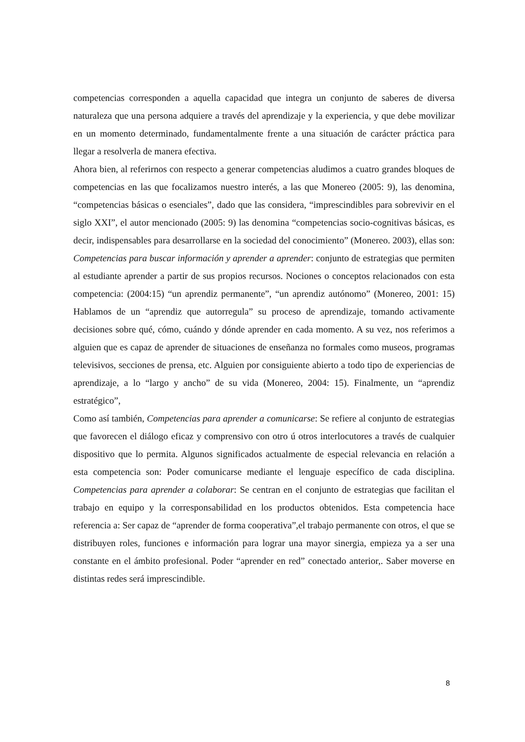competencias corresponden a aquella capacidad que integra un conjunto de saberes de diversa naturaleza que una persona adquiere a través del aprendizaje y la experiencia, y que debe movilizar en un momento determinado, fundamentalmente frente a una situación de carácter práctica para llegar a resolverla de manera efectiva.
Ahora bien, al referirnos con respecto a generar competencias aludimos a cuatro grandes bloques de competencias en las que focalizamos nuestro interés, a las que Monereo (2005: 9), las denomina, “competencias básicas o esenciales”, dado que las considera, “imprescindibles para sobrevivir en el siglo XXI”, el autor mencionado (2005: 9) las denomina “competencias socio-cognitivas básicas, es decir, indispensables para desarrollarse en la sociedad del conocimiento” (Monereo. 2003), ellas son: Competencias para buscar información y aprender a aprender: conjunto de estrategias que permiten al estudiante aprender a partir de sus propios recursos. Nociones o conceptos relacionados con esta competencia: (2004:15) “un aprendiz permanente”, “un aprendiz autónomo” (Monereo, 2001: 15) Hablamos de un “aprendiz que autorregula” su proceso de aprendizaje, tomando activamente decisiones sobre qué, cómo, cuándo y dónde aprender en cada momento. A su vez, nos referimos a alguien que es capaz de aprender de situaciones de enseñanza no formales como museos, programas televisivos, secciones de prensa, etc. Alguien por consiguiente abierto a todo tipo de experiencias de aprendizaje, a lo “largo y ancho” de su vida (Monereo, 2004: 15). Finalmente, un “aprendiz estratégico”,
Como así también, Competencias para aprender a comunicarse: Se refiere al conjunto de estrategias que favorecen el diálogo eficaz y comprensivo con otro ú otros interlocutores a través de cualquier dispositivo que lo permita. Algunos significados actualmente de especial relevancia en relación a esta competencia son: Poder comunicarse mediante el lenguaje específico de cada disciplina. Competencias para aprender a colaborar: Se centran en el conjunto de estrategias que facilitan el trabajo en equipo y la corresponsabilidad en los productos obtenidos. Esta competencia hace referencia a: Ser capaz de “aprender de forma cooperativa”,el trabajo permanente con otros, el que se distribuyen roles, funciones e información para lograr una mayor sinergia, empieza ya a ser una constante en el ámbito profesional. Poder “aprender en red” conectado anterior,. Saber moverse en distintas redes será imprescindible.
8